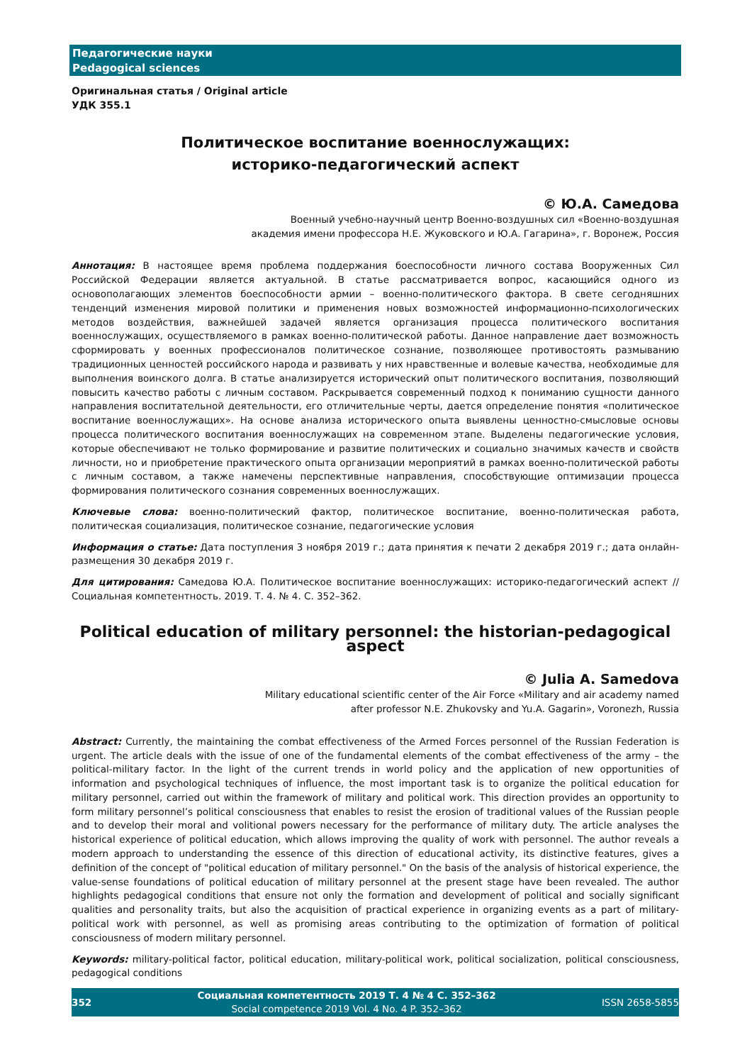Педагогические науки
Pedagogical sciences
Оригинальная статья / Original article
УДК 355.1
Политическое воспитание военнослужащих:
историко-педагогический аспект
© Ю.А. Самедова
Военный учебно-научный центр Военно-воздушных сил «Военно-воздушная
академия имени профессора Н.Е. Жуковского и Ю.А. Гагарина», г. Воронеж, Россия
Аннотация: В настоящее время проблема поддержания боеспособности личного состава Вооруженных Сил Российской Федерации является актуальной. В статье рассматривается вопрос, касающийся одного из основополагающих элементов боеспособности армии – военно-политического фактора. В свете сегодняшних тенденций изменения мировой политики и применения новых возможностей информационно-психологических методов воздействия, важнейшей задачей является организация процесса политического воспитания военнослужащих, осуществляемого в рамках военно-политической работы. Данное направление дает возможность сформировать у военных профессионалов политическое сознание, позволяющее противостоять размыванию традиционных ценностей российского народа и развивать у них нравственные и волевые качества, необходимые для выполнения воинского долга. В статье анализируется исторический опыт политического воспитания, позволяющий повысить качество работы с личным составом. Раскрывается современный подход к пониманию сущности данного направления воспитательной деятельности, его отличительные черты, дается определение понятия «политическое воспитание военнослужащих». На основе анализа исторического опыта выявлены ценностно-смысловые основы процесса политического воспитания военнослужащих на современном этапе. Выделены педагогические условия, которые обеспечивают не только формирование и развитие политических и социально значимых качеств и свойств личности, но и приобретение практического опыта организации мероприятий в рамках военно-политической работы с личным составом, а также намечены перспективные направления, способствующие оптимизации процесса формирования политического сознания современных военнослужащих.
Ключевые слова: военно-политический фактор, политическое воспитание, военно-политическая работа, политическая социализация, политическое сознание, педагогические условия
Информация о статье: Дата поступления 3 ноября 2019 г.; дата принятия к печати 2 декабря 2019 г.; дата онлайн-размещения 30 декабря 2019 г.
Для цитирования: Самедова Ю.А. Политическое воспитание военнослужащих: историко-педагогический аспект // Социальная компетентность. 2019. Т. 4. № 4. С. 352–362.
Political education of military personnel: the historian-pedagogical aspect
© Julia A. Samedova
Military educational scientific center of the Air Force «Military and air academy named
after professor N.E. Zhukovsky and Yu.A. Gagarin», Voronezh, Russia
Abstract: Currently, the maintaining the combat effectiveness of the Armed Forces personnel of the Russian Federation is urgent. The article deals with the issue of one of the fundamental elements of the combat effectiveness of the army – the political-military factor. In the light of the current trends in world policy and the application of new opportunities of information and psychological techniques of influence, the most important task is to organize the political education for military personnel, carried out within the framework of military and political work. This direction provides an opportunity to form military personnel’s political consciousness that enables to resist the erosion of traditional values of the Russian people and to develop their moral and volitional powers necessary for the performance of military duty. The article analyses the historical experience of political education, which allows improving the quality of work with personnel. The author reveals a modern approach to understanding the essence of this direction of educational activity, its distinctive features, gives a definition of the concept of "political education of military personnel." On the basis of the analysis of historical experience, the value-sense foundations of political education of military personnel at the present stage have been revealed. The author highlights pedagogical conditions that ensure not only the formation and development of political and socially significant qualities and personality traits, but also the acquisition of practical experience in organizing events as a part of military-political work with personnel, as well as promising areas contributing to the optimization of formation of political consciousness of modern military personnel.
Keywords: military-political factor, political education, military-political work, political socialization, political consciousness, pedagogical conditions
352
Социальная компетентность 2019 Т. 4 № 4 С. 352–362
Social competence 2019 Vol. 4 No. 4 P. 352–362
ISSN 2658-5855